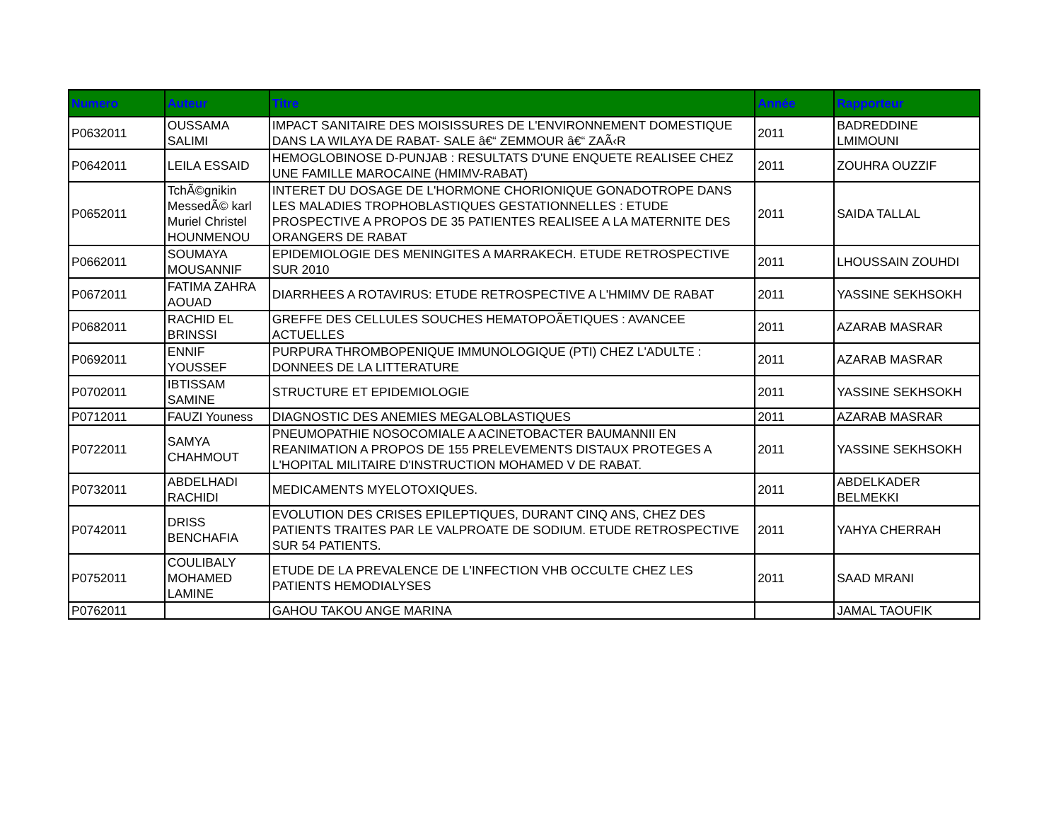| Numero | Auteur | Titre | Année | Rapporteur |
| --- | --- | --- | --- | --- |
| P0632011 | OUSSAMA SALIMI | IMPACT SANITAIRE DES MOISISSURES DE L'ENVIRONNEMENT DOMESTIQUE DANS LA WILAYA DE RABAT- SALE â€“ ZEMMOUR â€“ ZAÃ‹R | 2011 | BADREDDINE LMIMOUNI |
| P0642011 | LEILA ESSAID | HEMOGLOBINOSE D-PUNJAB : RESULTATS D'UNE ENQUETE REALISEE CHEZ UNE FAMILLE MAROCAINE (HMIMV-RABAT) | 2011 | ZOUHRA OUZZIF |
| P0652011 | TchÃ©gnikin MessedÃ© karl Muriel Christel HOUNMENOU | INTERET DU DOSAGE DE L'HORMONE CHORIONIQUE GONADOTROPE DANS LES MALADIES TROPHOBLASTIQUES GESTATIONNELLES : ETUDE PROSPECTIVE A PROPOS DE 35 PATIENTES REALISEE A LA MATERNITE DES ORANGERS DE RABAT | 2011 | SAIDA TALLAL |
| P0662011 | SOUMAYA MOUSANNIF | EPIDEMIOLOGIE DES MENINGITES A MARRAKECH. ETUDE RETROSPECTIVE SUR 2010 | 2011 | LHOUSSAIN ZOUHDI |
| P0672011 | FATIMA ZAHRA AOUAD | DIARRHEES A ROTAVIRUS: ETUDE RETROSPECTIVE A L'HMIMV DE RABAT | 2011 | YASSINE SEKHSOKH |
| P0682011 | RACHID EL BRINSSI | GREFFE DES CELLULES SOUCHES HEMATOPOÃETIQUES : AVANCEE ACTUELLES | 2011 | AZARAB MASRAR |
| P0692011 | ENNIF YOUSSEF | PURPURA THROMBOPENIQUE IMMUNOLOGIQUE (PTI) CHEZ L'ADULTE : DONNEES DE LA LITTERATURE | 2011 | AZARAB MASRAR |
| P0702011 | IBTISSAM SAMINE | STRUCTURE ET EPIDEMIOLOGIE | 2011 | YASSINE SEKHSOKH |
| P0712011 | FAUZI Youness | DIAGNOSTIC DES ANEMIES MEGALOBLASTIQUES | 2011 | AZARAB MASRAR |
| P0722011 | SAMYA CHAHMOUT | PNEUMOPATHIE NOSOCOMIALE A ACINETOBACTER BAUMANNII EN REANIMATION A PROPOS DE 155 PRELEVEMENTS DISTAUX PROTEGES A L'HOPITAL MILITAIRE D'INSTRUCTION MOHAMED V DE RABAT. | 2011 | YASSINE SEKHSOKH |
| P0732011 | ABDELHADI RACHIDI | MEDICAMENTS MYELOTOXIQUES. | 2011 | ABDELKADER BELMEKKI |
| P0742011 | DRISS BENCHAFIA | EVOLUTION DES CRISES EPILEPTIQUES, DURANT CINQ ANS, CHEZ DES PATIENTS TRAITES PAR LE VALPROATE DE SODIUM. ETUDE RETROSPECTIVE SUR 54 PATIENTS. | 2011 | YAHYA CHERRAH |
| P0752011 | COULIBALY MOHAMED LAMINE | ETUDE DE LA PREVALENCE DE L'INFECTION VHB OCCULTE CHEZ LES PATIENTS HEMODIALYSES | 2011 | SAAD MRANI |
| P0762011 | | GAHOU TAKOU ANGE MARINA | | JAMAL TAOUFIK |